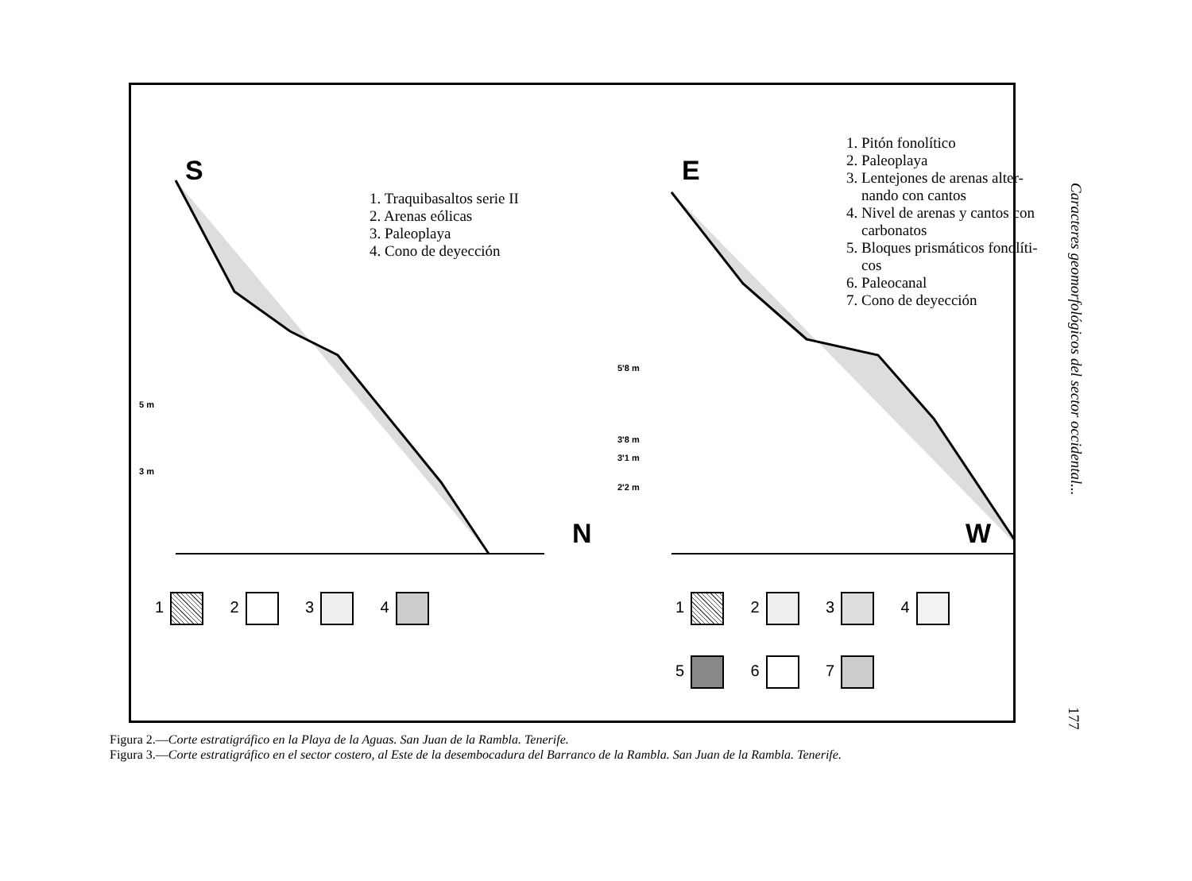S
N
E
W
5 m
3 m
5'8 m
3'8 m
3'1 m
2'2 m
1. Traquibasaltos serie II
2. Arenas eólicas
3. Paleoplaya
4. Cono de deyección
1. Pitón fonolítico
2. Paleoplaya
3. Lentejones de arenas alter-
nando con cantos
4. Nivel de arenas y cantos con
carbonatos
5. Bloques prismáticos fonolíti-
cos
6. Paleocanal
7. Cono de deyección
1 2 3 4 1 2 3 4
5 6 7
Figura 2.—Corte estratigráfico en la Playa de la Aguas. San Juan de la Rambla. Tenerife.
Figura 3.—Corte estratigráfico en el sector costero, al Este de la desembocadura del Barranco de la Rambla. San Juan de la Rambla. Tenerife.
Caracteres geomorfológicos del sector occidental...
177